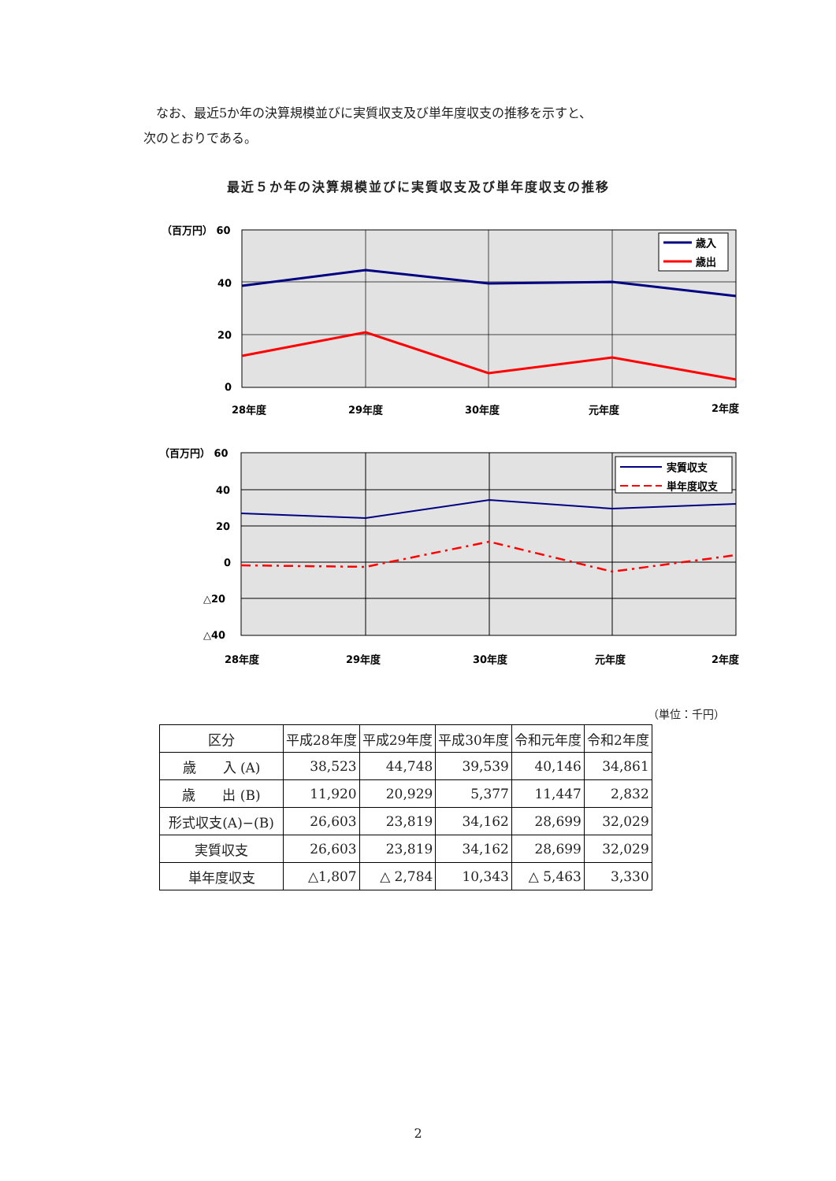なお、最近5か年の決算規模並びに実質収支及び単年度収支の推移を示すと、
次のとおりである。
最近５か年の決算規模並びに実質収支及び単年度収支の推移
（百万円） 60
40
20
0
28年度
29年度
30年度
元年度
2年度
歳入
歳出
（百万円） 60
40
20
0
△20
△40
28年度
29年度
30年度
元年度
2年度
実質収支
単年度収支
（単位：千円）
| 区分 | 平成28年度 | 平成29年度 | 平成30年度 | 令和元年度 | 令和2年度 |
| --- | --- | --- | --- | --- | --- |
| 歳 入 (A) | 38,523 | 44,748 | 39,539 | 40,146 | 34,861 |
| 歳 出 (B) | 11,920 | 20,929 | 5,377 | 11,447 | 2,832 |
| 形式収支(A)−(B) | 26,603 | 23,819 | 34,162 | 28,699 | 32,029 |
| 実質収支 | 26,603 | 23,819 | 34,162 | 28,699 | 32,029 |
| 単年度収支 | △1,807 | △ 2,784 | 10,343 | △ 5,463 | 3,330 |
2